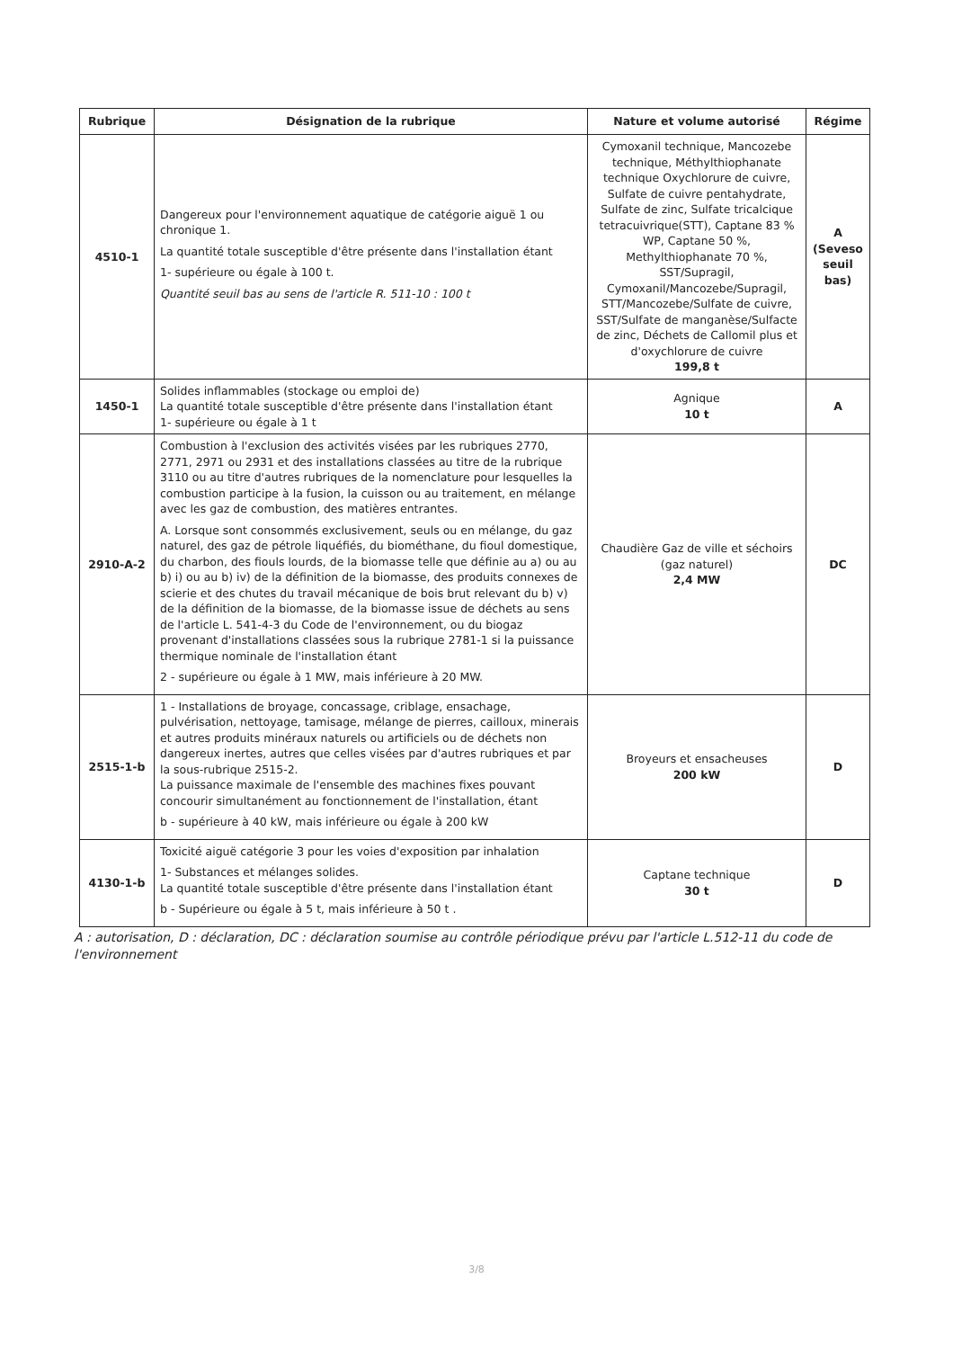| Rubrique | Désignation de la rubrique | Nature et volume autorisé | Régime |
| --- | --- | --- | --- |
| 4510-1 | Dangereux pour l'environnement aquatique de catégorie aiguë 1 ou chronique 1. La quantité totale susceptible d'être présente dans l'installation étant 1- supérieure ou égale à 100 t. Quantité seuil bas au sens de l'article R. 511-10 : 100 t | Cymoxanil technique, Mancozebe technique, Méthylthiophanate technique Oxychlorure de cuivre, Sulfate de cuivre pentahydrate, Sulfate de zinc, Sulfate tricalcique tetracuivrique(STT), Captane 83 % WP, Captane 50 %, Methylthiophanate 70 %, SST/Supragil, Cymoxanil/Mancozebe/Supragil, STT/Mancozebe/Sulfate de cuivre, SST/Sulfate de manganèse/Sulfacte de zinc, Déchets de Callomil plus et d'oxychlorure de cuivre 199,8 t | A (Seveso seuil bas) |
| 1450-1 | Solides inflammables (stockage ou emploi de) La quantité totale susceptible d'être présente dans l'installation étant 1- supérieure ou égale à 1 t | Agnique 10 t | A |
| 2910-A-2 | Combustion à l'exclusion des activités visées par les rubriques 2770, 2771, 2971 ou 2931 et des installations classées au titre de la rubrique 3110 ou au titre d'autres rubriques de la nomenclature pour lesquelles la combustion participe à la fusion, la cuisson ou au traitement, en mélange avec les gaz de combustion, des matières entrantes. A. Lorsque sont consommés exclusivement, seuls ou en mélange, du gaz naturel, des gaz de pétrole liquéfiés, du biométhane, du fioul domestique, du charbon, des fiouls lourds, de la biomasse telle que définie au a) ou au b) i) ou au b) iv) de la définition de la biomasse, des produits connexes de scierie et des chutes du travail mécanique de bois brut relevant du b) v) de la définition de la biomasse, de la biomasse issue de déchets au sens de l'article L. 541-4-3 du Code de l'environnement, ou du biogaz provenant d'installations classées sous la rubrique 2781-1 si la puissance thermique nominale de l'installation étant 2 - supérieure ou égale à 1 MW, mais inférieure à 20 MW. | Chaudière Gaz de ville et séchoirs (gaz naturel) 2,4 MW | DC |
| 2515-1-b | 1 - Installations de broyage, concassage, criblage, ensachage, pulvérisation, nettoyage, tamisage, mélange de pierres, cailloux, minerais et autres produits minéraux naturels ou artificiels ou de déchets non dangereux inertes, autres que celles visées par d'autres rubriques et par la sous-rubrique 2515-2. La puissance maximale de l'ensemble des machines fixes pouvant concourir simultanément au fonctionnement de l'installation, étant b - supérieure à 40 kW, mais inférieure ou égale à 200 kW | Broyeurs et ensacheuses 200 kW | D |
| 4130-1-b | Toxicité aiguë catégorie 3 pour les voies d'exposition par inhalation 1- Substances et mélanges solides. La quantité totale susceptible d'être présente dans l'installation étant b - Supérieure ou égale à 5 t, mais inférieure à 50 t . | Captane technique 30 t | D |
A : autorisation, D : déclaration, DC : déclaration soumise au contrôle périodique prévu par l'article L.512-11 du code de l'environnement
3/8